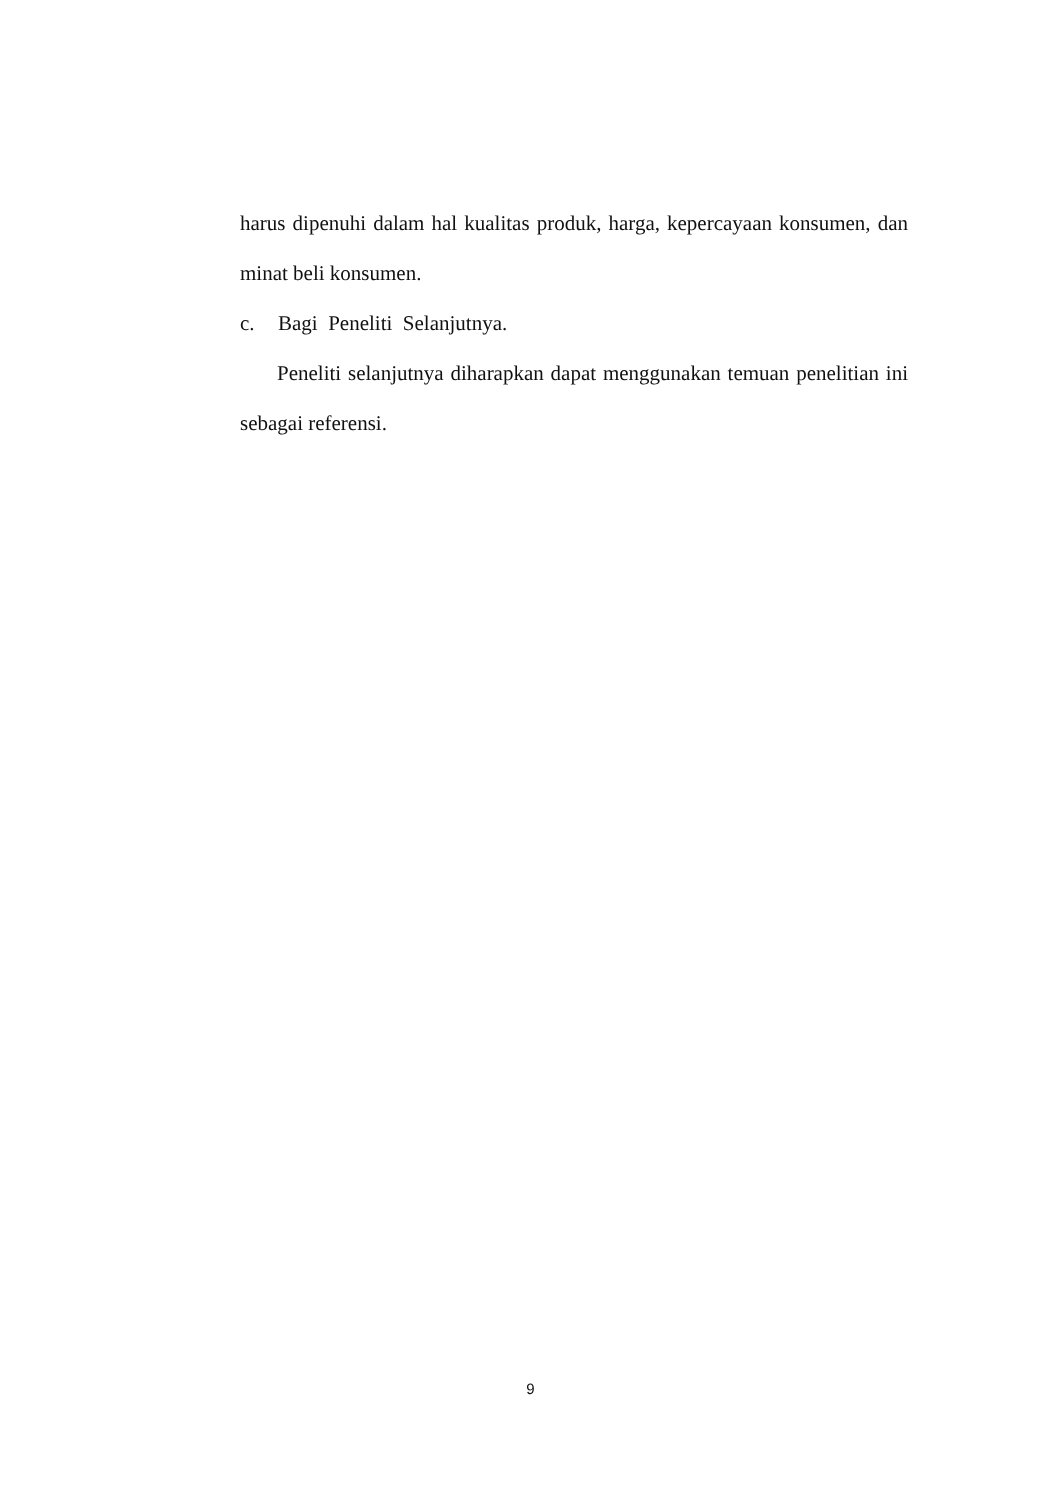harus dipenuhi dalam hal kualitas produk, harga, kepercayaan konsumen, dan
minat beli konsumen.
c. Bagi Peneliti Selanjutnya.
Peneliti selanjutnya diharapkan dapat menggunakan temuan penelitian ini
sebagai referensi.
9